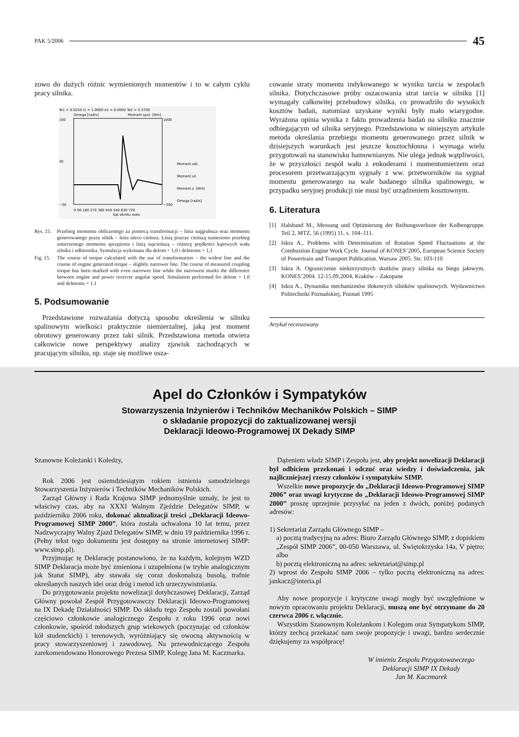PAK 5/2006 45
zowo do dużych różnic wymienionych momentów i to w całym cyklu pracy silnika.
Te1 = 0.0250 I1 = 1.0000 e1 = 0.0000 Te2 = 0.3700
Omega [rad/s]
Moment sprz. [Nm]
100
30
−30
1000
−300
Moment obl.
Moment sil.
Moment s. [Nm]
Omega [rad/s]
0 90 180 270 360 450 540 630 720
kąt obrotu wału
Rys. 15. Przebieg momentu obliczonego za pomocą transformacji – linia najgrubsza oraz momentu generowanego przez silnik – linia nieco cieńsza. Linią jeszcze cieńszą naniesiono przebieg zmierzonego momentu sprzężenia i linią najcieńszą – różnicę prędkości kątowych wału silnika i odbiornika. Symulacja wykonana dla delom = 1,0 i delmoms = 1,1
Fig. 15. The course of torque calculated with the use of transformation – the widest line and the course of engine generated torque – slightly narrower line. The course of measured coupling torque has been marked with even narrower line while the narrowest marks the difference between engine and power receiver angular speed. Simulation performed for delom = 1.0 and delmoms = 1.1
5. Podsumowanie
Przedstawione rozważania dotyczą sposobu określenia w silniku spalinowym wielkości praktycznie niemierzalnej, jaką jest moment obrotowy generowany przez taki silnik. Przedstawiona metoda otwiera całkowicie nowe perspektywy analizy zjawisk zachodzących w pracującym silniku, np. staje się możliwe osza-
cowanie straty momentu indykowanego w wyniku tarcia w zespołach silnika. Dotychczasowe próby oszacowania strat tarcia w silniku [1] wymagały całkowitej przebudowy silnika, co prowadziło do wysokich kosztów badań, natomiast uzyskane wyniki były mało wiarygodne. Wyrażona opinia wynika z faktu prowadzenia badań na silniku znacznie odbiegającym od silnika seryjnego. Przedstawiona w niniejszym artykule metoda określania przebiegu momentu generowanego przez silnik w dzisiejszych warunkach jest jeszcze kosztochłonna i wymaga wielu przygotowań na stanowisku hamownianym. Nie ulega jednak wątpliwości, że w przyszłości zespół wału z enkoderami i momentomierzem oraz procesorem przetwarzającym sygnały z ww. przetworników na sygnał momentu generowanego na wale badanego silnika spalinowego, w przypadku seryjnej produkcji nie musi być urządzeniem kosztownym.
6. Literatura
[1] Halsband M., Messung und Optimierung der Reibungsverluste der Kolbengruppe. Teil 2, MTZ, 56 (1995) 11, s. 104–111.
[2] Iskra A., Problems with Determination of Rotation Speed Fluctuations at the Combustion Engine Work Cycle. Journal of KONES’2005, European Science Society of Powertrain and Transport Publication. Warsaw 2005. Str. 103-110
[3] Iskra A. Ograniczenie niekorzystnych skutków pracy silnika na biegu jałowym. KONES’2004. 12-15.09.2004, Kraków – Zakopane
[4] Iskra A., Dynamika mechanizmów tłokowych silników spalinowych. Wydawnictwo Politechniki Poznańskiej, Poznań 1995
Artykuł recenzowany
Apel do Członków i Sympatyków
Stowarzyszenia Inżynierów i Techników Mechaników Polskich – SIMP
o składanie propozycji do zaktualizowanej wersji
Deklaracji Ideowo-Programowej IX Dekady SIMP
Szanowne Koleżanki i Koledzy,
Rok 2006 jest osiemdziesiątym rokiem istnienia samodzielnego Stowarzyszenia Inżynierów i Techników Mechaników Polskich.
Zarząd Główny i Rada Krajowa SIMP jednomyślnie uznały, że jest to właściwy czas, aby na XXXI Walnym Zjeździe Delegatów SIMP, w październiku 2006 roku, dokonać aktualizacji treści „Deklaracji Ideowo-Programowej SIMP 2000”, która została uchwalona 10 lat temu, przez Nadzwyczajny Walny Zjazd Delegatów SIMP, w dniu 19 października 1996 r. (Pełny tekst tego dokumentu jest dostępny na stronie internetowej SIMP: www.simp.pl).
Przyjmując tę Deklarację postanowiono, że na każdym, kolejnym WZD SIMP Deklaracja może być zmieniona i uzupełniona (w trybie analogicznym jak Statut SIMP), aby stawała się coraz doskonalszą busolą, trafnie określanych naszych idei oraz dróg i metod ich urzeczywistniania.
Do przygotowania projektu nowelizacji dotyhczasowej Deklaracji, Zarząd Główny powołał Zespół Przygotowawczy Deklaracji Ideowo-Programowej na IX Dekadę Działalności SIMP. Do składu tego Zespołu zostali powołani częściowo członkowie analogicznego Zespołu z roku 1996 oraz nowi członkowie, spośród młodszych grup wiekowych (poczynając od członków kół studenckich) i terenowych, wyróżniający się owocną aktywnością w pracy stowarzyszeniowej i zawodowej. Na przewodniczącego Zespołu zarekomendowano Honorowego Prezesa SIMP, Kolegę Jana M. Kaczmarka.
Dążeniem władz SIMP i Zespołu jest, aby projekt nowelizacji Deklaracji był odbiciem przekonań i odczuć oraz wiedzy i doświadczenia, jak najliczniejszej rzeszy członków i sympatyków SIMP.
Wszelkie nowe propozycje do „Deklaracji Ideowo-Programowej SIMP 2006” oraz uwagi krytyczne do „Deklaracji Ideowo-Programowej SIMP 2000” proszę uprzejmie przysyłać na jeden z dwóch, poniżej podanych adresów:
1) Sekretariat Zarządu Głównego SIMP –
a) pocztą tradycyjną na adres: Biuro Zarządu Głównego SIMP, z dopiskiem „Zespół SIMP 2006”, 00-050 Warszawa, ul. Świętokrzyska 14a, V piętro; albo
b) pocztą elektroniczną na adres: sekretariat@simp.pl
2) wprost do Zespołu SIMP 2006 – tylko pocztą elektroniczną na adres: jankacz@interia.pl
Aby nowe propozycje i krytyczne uwagi mogły być uwzględnione w nowym opracowaniu projektu Deklaracji, muszą one być otrzymane do 20 czerwca 2006 r. włącznie.
Wszystkim Szanownym Koleżankom i Kolegom oraz Sympatykom SIMP, którzy zechcą przekazać nam swoje propozycje i uwagi, bardzo serdecznie dziękujemy za współpracę!
W imieniu Zespołu Przygotowawczego
Deklaracji SIMP IX Dekady
Jan M. Kaczmarek